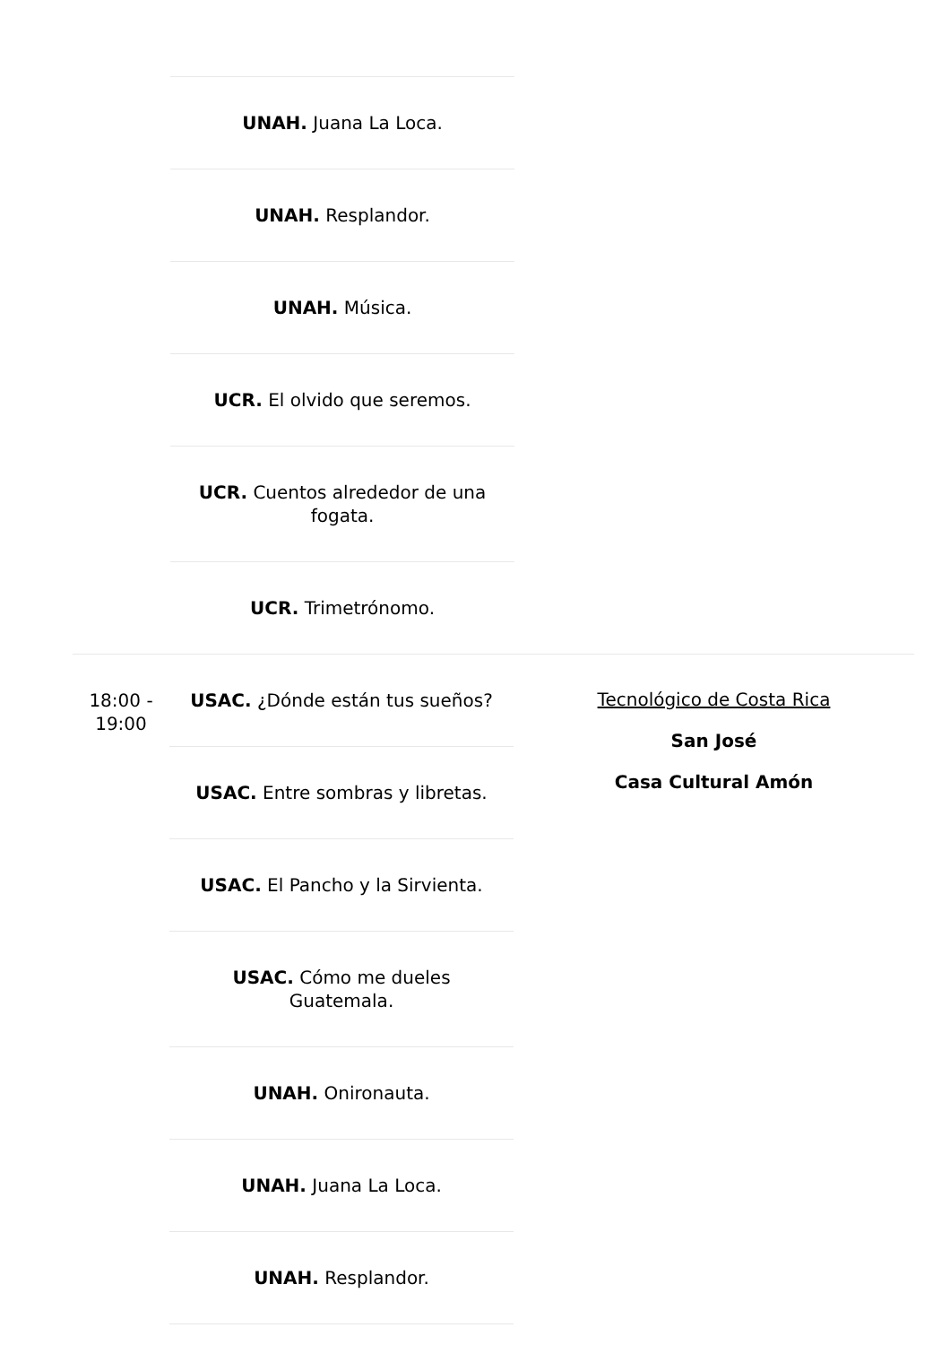UNAH. Juana La Loca.
UNAH. Resplandor.
UNAH. Música.
UCR. El olvido que seremos.
UCR. Cuentos alrededor de una fogata.
UCR. Trimetrónomo.
18:00 - 19:00
USAC. ¿Dónde están tus sueños?
USAC. Entre sombras y libretas.
USAC. El Pancho y la Sirvienta.
USAC. Cómo me dueles Guatemala.
UNAH. Onironauta.
UNAH. Juana La Loca.
UNAH. Resplandor.
Tecnológico de Costa Rica
San José
Casa Cultural Amón